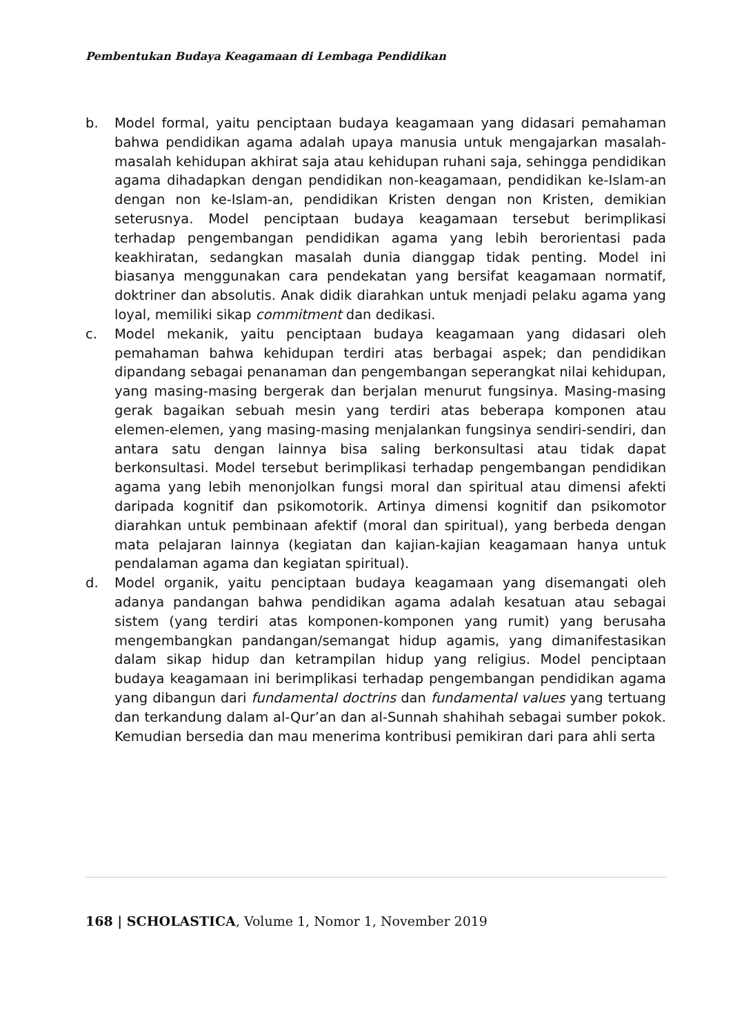Pembentukan Budaya Keagamaan di Lembaga Pendidikan
b. Model formal, yaitu penciptaan budaya keagamaan yang didasari pemahaman bahwa pendidikan agama adalah upaya manusia untuk mengajarkan masalah-masalah kehidupan akhirat saja atau kehidupan ruhani saja, sehingga pendidikan agama dihadapkan dengan pendidikan non-keagamaan, pendidikan ke-Islam-an dengan non ke-Islam-an, pendidikan Kristen dengan non Kristen, demikian seterusnya. Model penciptaan budaya keagamaan tersebut berimplikasi terhadap pengembangan pendidikan agama yang lebih berorientasi pada keakhiratan, sedangkan masalah dunia dianggap tidak penting. Model ini biasanya menggunakan cara pendekatan yang bersifat keagamaan normatif, doktriner dan absolutis. Anak didik diarahkan untuk menjadi pelaku agama yang loyal, memiliki sikap commitment dan dedikasi.
c. Model mekanik, yaitu penciptaan budaya keagamaan yang didasari oleh pemahaman bahwa kehidupan terdiri atas berbagai aspek; dan pendidikan dipandang sebagai penanaman dan pengembangan seperangkat nilai kehidupan, yang masing-masing bergerak dan berjalan menurut fungsinya. Masing-masing gerak bagaikan sebuah mesin yang terdiri atas beberapa komponen atau elemen-elemen, yang masing-masing menjalankan fungsinya sendiri-sendiri, dan antara satu dengan lainnya bisa saling berkonsultasi atau tidak dapat berkonsultasi. Model tersebut berimplikasi terhadap pengembangan pendidikan agama yang lebih menonjolkan fungsi moral dan spiritual atau dimensi afekti daripada kognitif dan psikomotorik. Artinya dimensi kognitif dan psikomotor diarahkan untuk pembinaan afektif (moral dan spiritual), yang berbeda dengan mata pelajaran lainnya (kegiatan dan kajian-kajian keagamaan hanya untuk pendalaman agama dan kegiatan spiritual).
d. Model organik, yaitu penciptaan budaya keagamaan yang disemangati oleh adanya pandangan bahwa pendidikan agama adalah kesatuan atau sebagai sistem (yang terdiri atas komponen-komponen yang rumit) yang berusaha mengembangkan pandangan/semangat hidup agamis, yang dimanifestasikan dalam sikap hidup dan ketrampilan hidup yang religius. Model penciptaan budaya keagamaan ini berimplikasi terhadap pengembangan pendidikan agama yang dibangun dari fundamental doctrins dan fundamental values yang tertuang dan terkandung dalam al-Qur’an dan al-Sunnah shahihah sebagai sumber pokok. Kemudian bersedia dan mau menerima kontribusi pemikiran dari para ahli serta
168 | SCHOLASTICA, Volume 1, Nomor 1, November 2019